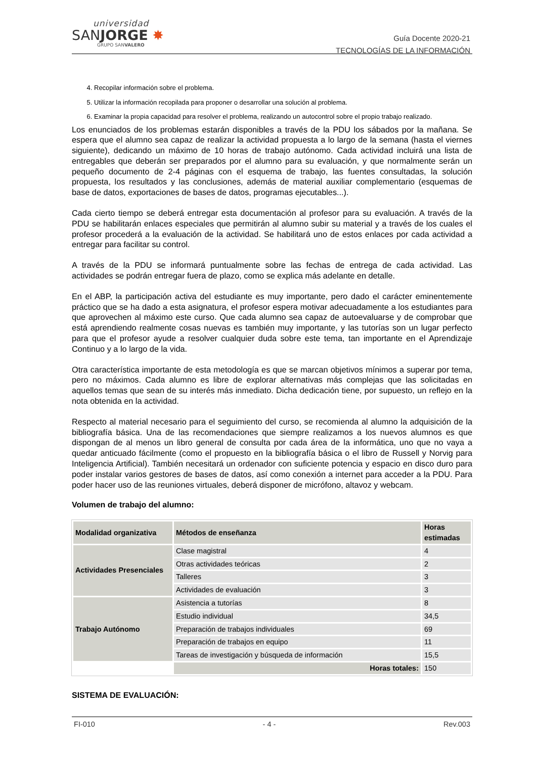universidad
SANJORGE ✸
GRUPO SANVALERO
Guía Docente 2020-21
TECNOLOGÍAS DE LA INFORMACIÓN
4. Recopilar información sobre el problema.
5. Utilizar la información recopilada para proponer o desarrollar una solución al problema.
6. Examinar la propia capacidad para resolver el problema, realizando un autocontrol sobre el propio trabajo realizado.
Los enunciados de los problemas estarán disponibles a través de la PDU los sábados por la mañana. Se espera que el alumno sea capaz de realizar la actividad propuesta a lo largo de la semana (hasta el viernes siguiente), dedicando un máximo de 10 horas de trabajo autónomo. Cada actividad incluirá una lista de entregables que deberán ser preparados por el alumno para su evaluación, y que normalmente serán un pequeño documento de 2-4 páginas con el esquema de trabajo, las fuentes consultadas, la solución propuesta, los resultados y las conclusiones, además de material auxiliar complementario (esquemas de base de datos, exportaciones de bases de datos, programas ejecutables...).
Cada cierto tiempo se deberá entregar esta documentación al profesor para su evaluación. A través de la PDU se habilitarán enlaces especiales que permitirán al alumno subir su material y a través de los cuales el profesor procederá a la evaluación de la actividad. Se habilitará uno de estos enlaces por cada actividad a entregar para facilitar su control.
A través de la PDU se informará puntualmente sobre las fechas de entrega de cada actividad. Las actividades se podrán entregar fuera de plazo, como se explica más adelante en detalle.
En el ABP, la participación activa del estudiante es muy importante, pero dado el carácter eminentemente práctico que se ha dado a esta asignatura, el profesor espera motivar adecuadamente a los estudiantes para que aprovechen al máximo este curso. Que cada alumno sea capaz de autoevaluarse y de comprobar que está aprendiendo realmente cosas nuevas es también muy importante, y las tutorías son un lugar perfecto para que el profesor ayude a resolver cualquier duda sobre este tema, tan importante en el Aprendizaje Continuo y a lo largo de la vida.
Otra característica importante de esta metodología es que se marcan objetivos mínimos a superar por tema, pero no máximos. Cada alumno es libre de explorar alternativas más complejas que las solicitadas en aquellos temas que sean de su interés más inmediato. Dicha dedicación tiene, por supuesto, un reflejo en la nota obtenida en la actividad.
Respecto al material necesario para el seguimiento del curso, se recomienda al alumno la adquisición de la bibliografía básica. Una de las recomendaciones que siempre realizamos a los nuevos alumnos es que dispongan de al menos un libro general de consulta por cada área de la informática, uno que no vaya a quedar anticuado fácilmente (como el propuesto en la bibliografía básica o el libro de Russell y Norvig para Inteligencia Artificial). También necesitará un ordenador con suficiente potencia y espacio en disco duro para poder instalar varios gestores de bases de datos, así como conexión a internet para acceder a la PDU. Para poder hacer uso de las reuniones virtuales, deberá disponer de micrófono, altavoz y webcam.
Volumen de trabajo del alumno:
| Modalidad organizativa | Métodos de enseñanza | Horas estimadas |
| --- | --- | --- |
| Actividades Presenciales | Clase magistral | 4 |
| | Otras actividades teóricas | 2 |
| | Talleres | 3 |
| | Actividades de evaluación | 3 |
| Trabajo Autónomo | Asistencia a tutorías | 8 |
| | Estudio individual | 34,5 |
| | Preparación de trabajos individuales | 69 |
| | Preparación de trabajos en equipo | 11 |
| | Tareas de investigación y búsqueda de información | 15,5 |
| | Horas totales: | 150 |
SISTEMA DE EVALUACIÓN:
FI-010 - 4 - Rev.003